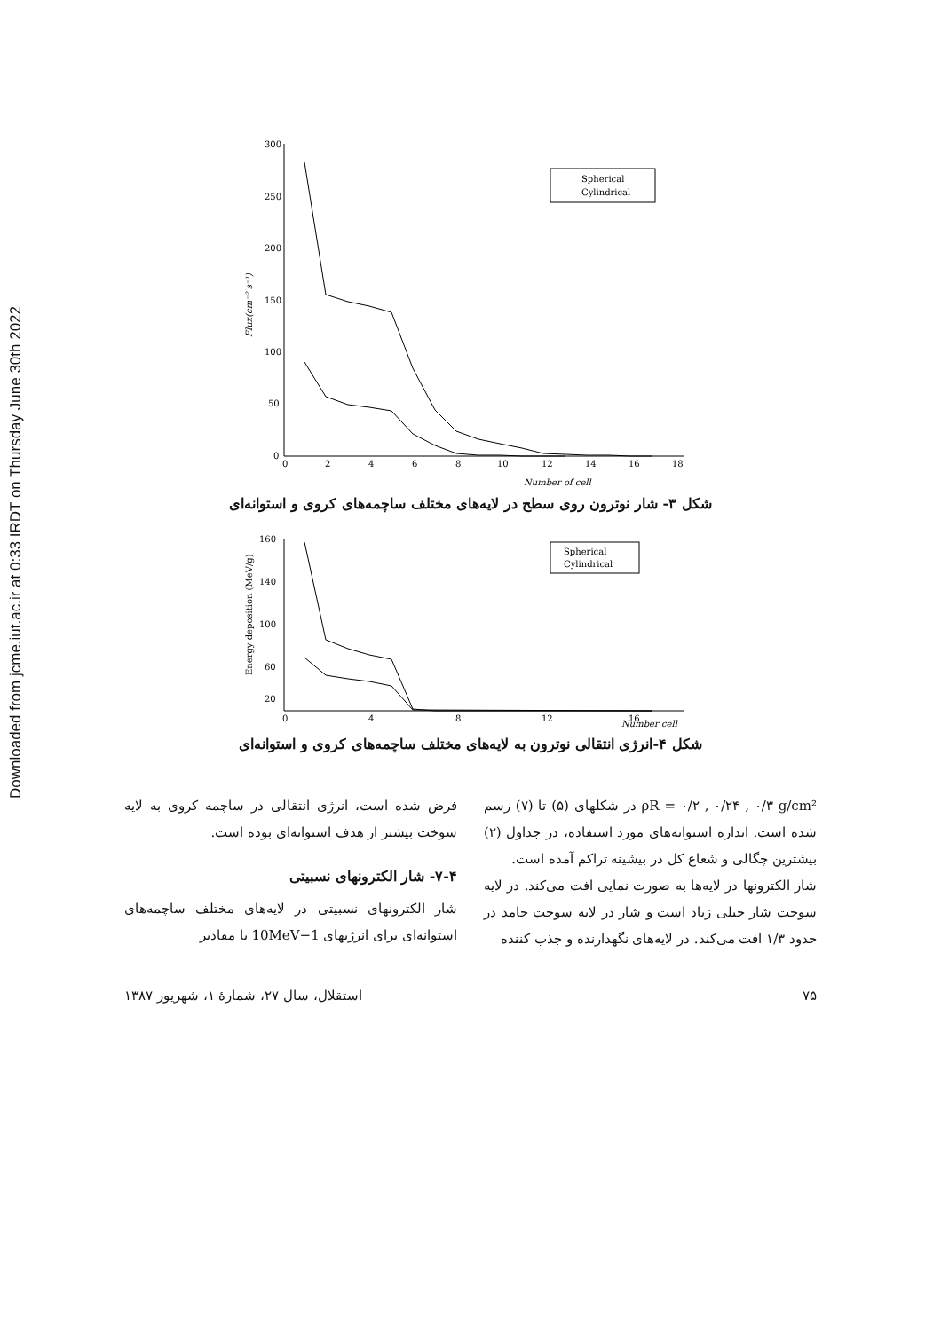Downloaded from jcme.iut.ac.ir at 0:33 IRDT on Thursday June 30th 2022
300
250
200
150
100
50
0
0
2
4
6
8
10
12
14
16
18
Number of cell
Flux(cm⁻² s⁻¹)
Spherical
Cylindrical
شکل ۳- شار نوترون روی سطح در لایه‌های مختلف ساچمه‌های کروی و استوانه‌ای
160
140
100
60
20
0
4
8
12
16
Energy deposition (MeV/g)
Spherical
Cylindrical
Number cell
شکل ۴-انرژی انتقالی نوترون به لایه‌های مختلف ساچمه‌های کروی و استوانه‌ای
فرض شده است، انرژی انتقالی در ساچمه کروی به لایه سوخت بیشتر از هدف استوانه‌ای بوده است.
۷-۴- شار الکترونهای نسبیتی
شار الکترونهای نسبیتی در لایه‌های مختلف ساچمه‌های استوانه‌ای برای انرژیهای 1−10MeV با مقادیر
ρR = ۰/۲ , ۰/۲۴ , ۰/۳ g/cm² در شکلهای (۵) تا (۷) رسم شده است. اندازه استوانه‌های مورد استفاده، در جداول (۲) بیشترین چگالی و شعاع کل در بیشینه تراکم آمده است.
شار الکترونها در لایه‌ها به صورت نمایی افت می‌کند. در لایه سوخت شار خیلی زیاد است و شار در لایه سوخت جامد در حدود ۱/۳ افت می‌کند. در لایه‌های نگهدارنده و جذب کننده
استقلال، سال ۲۷، شمارهٔ ۱، شهریور ۱۳۸۷ ۷۵